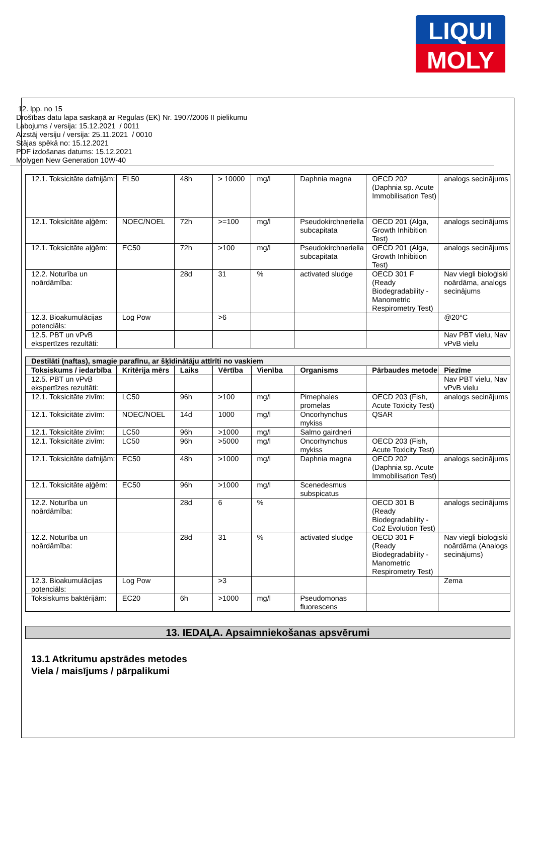LIQUI
MOLY
12. lpp. no 15
Drošības datu lapa saskaņā ar Regulas (EK) Nr. 1907/2006 II pielikumu
Labojums / versija: 15.12.2021 / 0011
Aizstāj versiju / versija: 25.11.2021 / 0010
Stājas spēkā no: 15.12.2021
PDF izdošanas datums: 15.12.2021
Molygen New Generation 10W-40
| 12.1. Toksicitāte dafnijām: | EL50 | 48h | > 10000 | mg/l | Daphnia magna | OECD 202 (Daphnia sp. Acute Immobilisation Test) | analogs secinājums |
| 12.1. Toksicitāte aļģēm: | NOEC/NOEL | 72h | >=100 | mg/l | Pseudokirchneriella subcapitata | OECD 201 (Alga, Growth Inhibition Test) | analogs secinājums |
| 12.1. Toksicitāte aļģēm: | EC50 | 72h | >100 | mg/l | Pseudokirchneriella subcapitata | OECD 201 (Alga, Growth Inhibition Test) | analogs secinājums |
| 12.2. Noturība un noārdāmība: | | 28d | 31 | % | activated sludge | OECD 301 F (Ready Biodegradability - Manometric Respirometry Test) | Nav viegli bioloģiski noārdāma, analogs secinājums |
| 12.3. Bioakumulācijas potenciāls: | Log Pow | | >6 | | | | @20°C |
| 12.5. PBT un vPvB ekspertīzes rezultāti: | | | | | | | Nav PBT vielu, Nav vPvB vielu |
| Destilāti (naftas), smagie parafīnu, ar šķīdinātāju attīrīti no vaskiem | | | | | | | |
| --- | --- | --- | --- | --- | --- | --- | --- |
| Toksiskums / iedarbība | Kritērija mērs | Laiks | Vērtība | Vienība | Organisms | Pārbaudes metode | Piezīme |
| 12.5. PBT un vPvB ekspertīzes rezultāti: | | | | | | | Nav PBT vielu, Nav vPvB vielu |
| 12.1. Toksicitāte zivīm: | LC50 | 96h | >100 | mg/l | Pimephales promelas | OECD 203 (Fish, Acute Toxicity Test) | analogs secinājums |
| 12.1. Toksicitāte zivīm: | NOEC/NOEL | 14d | 1000 | mg/l | Oncorhynchus mykiss | QSAR | |
| 12.1. Toksicitāte zivīm: | LC50 | 96h | >1000 | mg/l | Salmo gairdneri | | |
| 12.1. Toksicitāte zivīm: | LC50 | 96h | >5000 | mg/l | Oncorhynchus mykiss | OECD 203 (Fish, Acute Toxicity Test) | |
| 12.1. Toksicitāte dafnijām: | EC50 | 48h | >1000 | mg/l | Daphnia magna | OECD 202 (Daphnia sp. Acute Immobilisation Test) | analogs secinājums |
| 12.1. Toksicitāte aļģēm: | EC50 | 96h | >1000 | mg/l | Scenedesmus subspicatus | | |
| 12.2. Noturība un noārdāmība: | | 28d | 6 | % | | OECD 301 B (Ready Biodegradability - Co2 Evolution Test) | analogs secinājums |
| 12.2. Noturība un noārdāmība: | | 28d | 31 | % | activated sludge | OECD 301 F (Ready Biodegradability - Manometric Respirometry Test) | Nav viegli bioloģiski noārdāma (Analogs secinājums) |
| 12.3. Bioakumulācijas potenciāls: | Log Pow | | >3 | | | | Zema |
| Toksiskums baktērijām: | EC20 | 6h | >1000 | mg/l | Pseudomonas fluorescens | | |
13. IEDAĻA. Apsaimniekošanas apsvērumi
13.1 Atkritumu apstrādes metodes
Viela / maisījums / pārpalikumi